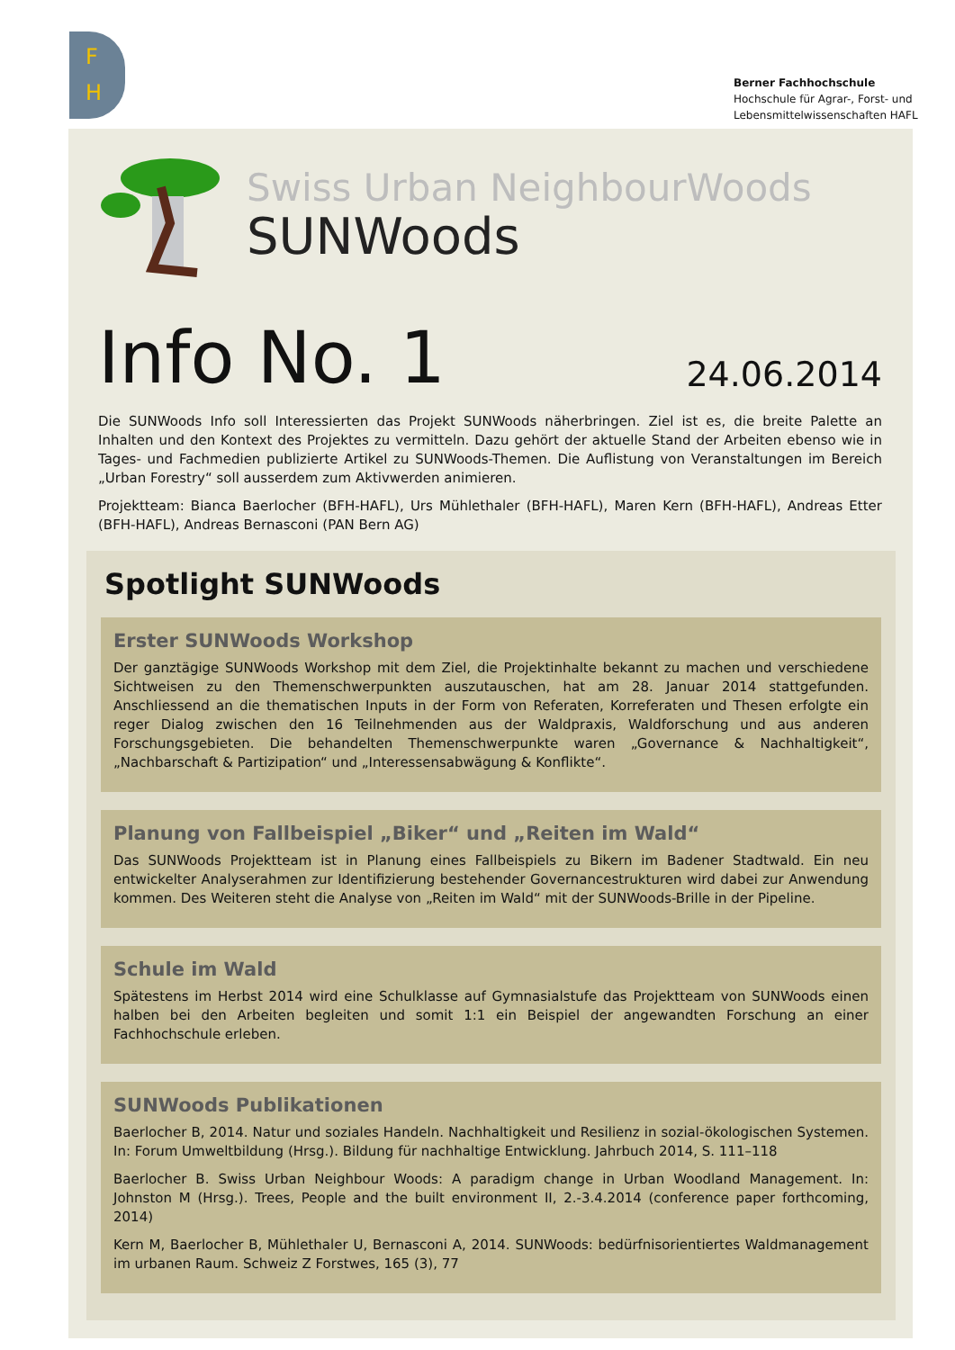F
H
Berner Fachhochschule
Hochschule für Agrar-, Forst- und
Lebensmittelwissenschaften HAFL
Swiss Urban NeighbourWoods
SUNWoods
Info No. 1
24.06.2014
Die SUNWoods Info soll Interessierten das Projekt SUNWoods näherbringen. Ziel ist es, die breite Palette an Inhalten und den Kontext des Projektes zu vermitteln. Dazu gehört der aktuelle Stand der Arbeiten ebenso wie in Tages- und Fachmedien publizierte Artikel zu SUNWoods-Themen. Die Auflistung von Veranstaltungen im Bereich „Urban Forestry“ soll ausserdem zum Aktivwerden animieren.
Projektteam: Bianca Baerlocher (BFH-HAFL), Urs Mühlethaler (BFH-HAFL), Maren Kern (BFH-HAFL), Andreas Etter (BFH-HAFL), Andreas Bernasconi (PAN Bern AG)
Spotlight SUNWoods
Erster SUNWoods Workshop
Der ganztägige SUNWoods Workshop mit dem Ziel, die Projektinhalte bekannt zu machen und verschiedene Sichtweisen zu den Themenschwerpunkten auszutauschen, hat am 28. Januar 2014 stattgefunden. Anschliessend an die thematischen Inputs in der Form von Referaten, Korreferaten und Thesen erfolgte ein reger Dialog zwischen den 16 Teilnehmenden aus der Waldpraxis, Waldforschung und aus anderen Forschungsgebieten. Die behandelten Themenschwerpunkte waren „Governance & Nachhaltigkeit“, „Nachbarschaft & Partizipation“ und „Interessensabwägung & Konflikte“.
Planung von Fallbeispiel „Biker“ und „Reiten im Wald“
Das SUNWoods Projektteam ist in Planung eines Fallbeispiels zu Bikern im Badener Stadtwald. Ein neu entwickelter Analyserahmen zur Identifizierung bestehender Governancestrukturen wird dabei zur Anwendung kommen. Des Weiteren steht die Analyse von „Reiten im Wald“ mit der SUNWoods-Brille in der Pipeline.
Schule im Wald
Spätestens im Herbst 2014 wird eine Schulklasse auf Gymnasialstufe das Projektteam von SUNWoods einen halben bei den Arbeiten begleiten und somit 1:1 ein Beispiel der angewandten Forschung an einer Fachhochschule erleben.
SUNWoods Publikationen
Baerlocher B, 2014. Natur und soziales Handeln. Nachhaltigkeit und Resilienz in sozial-ökologischen Systemen. In: Forum Umweltbildung (Hrsg.). Bildung für nachhaltige Entwicklung. Jahrbuch 2014, S. 111–118
Baerlocher B. Swiss Urban Neighbour Woods: A paradigm change in Urban Woodland Management. In: Johnston M (Hrsg.). Trees, People and the built environment II, 2.-3.4.2014 (conference paper forthcoming, 2014)
Kern M, Baerlocher B, Mühlethaler U, Bernasconi A, 2014. SUNWoods: bedürfnisorientiertes Waldmanagement im urbanen Raum. Schweiz Z Forstwes, 165 (3), 77